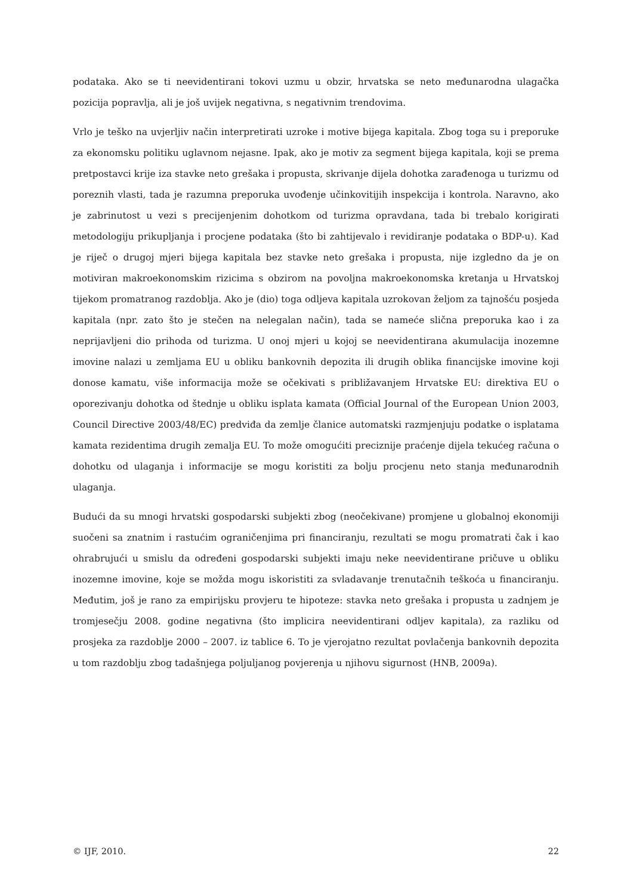podataka. Ako se ti neevidentirani tokovi uzmu u obzir, hrvatska se neto međunarodna ulagačka pozicija popravlja, ali je još uvijek negativna, s negativnim trendovima.
Vrlo je teško na uvjerljiv način interpretirati uzroke i motive bijega kapitala. Zbog toga su i preporuke za ekonomsku politiku uglavnom nejasne. Ipak, ako je motiv za segment bijega kapitala, koji se prema pretpostavci krije iza stavke neto grešaka i propusta, skrivanje dijela dohotka zarađenoga u turizmu od poreznih vlasti, tada je razumna preporuka uvođenje učinkovitijih inspekcija i kontrola. Naravno, ako je zabrinutost u vezi s precijenjenim dohotkom od turizma opravdana, tada bi trebalo korigirati metodologiju prikupljanja i procjene podataka (što bi zahtijevalo i revidiranje podataka o BDP-u). Kad je riječ o drugoj mjeri bijega kapitala bez stavke neto grešaka i propusta, nije izgledno da je on motiviran makroekonomskim rizicima s obzirom na povoljna makroekonomska kretanja u Hrvatskoj tijekom promatranog razdoblja. Ako je (dio) toga odljeva kapitala uzrokovan željom za tajnošću posjeda kapitala (npr. zato što je stečen na nelegalan način), tada se nameće slična preporuka kao i za neprijavljeni dio prihoda od turizma. U onoj mjeri u kojoj se neevidentirana akumulacija inozemne imovine nalazi u zemljama EU u obliku bankovnih depozita ili drugih oblika financijske imovine koji donose kamatu, više informacija može se očekivati s približavanjem Hrvatske EU: direktiva EU o oporezivanju dohotka od štednje u obliku isplata kamata (Official Journal of the European Union 2003, Council Directive 2003/48/EC) predviđa da zemlje članice automatski razmjenjuju podatke o isplatama kamata rezidentima drugih zemalja EU. To može omogućiti preciznije praćenje dijela tekućeg računa o dohotku od ulaganja i informacije se mogu koristiti za bolju procjenu neto stanja međunarodnih ulaganja.
Budući da su mnogi hrvatski gospodarski subjekti zbog (neočekivane) promjene u globalnoj ekonomiji suočeni sa znatnim i rastućim ograničenjima pri financiranju, rezultati se mogu promatrati čak i kao ohrabrujući u smislu da određeni gospodarski subjekti imaju neke neevidentirane pričuve u obliku inozemne imovine, koje se možda mogu iskoristiti za svladavanje trenutačnih teškoća u financiranju. Međutim, još je rano za empirijsku provjeru te hipoteze: stavka neto grešaka i propusta u zadnjem je tromjesečju 2008. godine negativna (što implicira neevidentirani odljev kapitala), za razliku od prosjeka za razdoblje 2000 – 2007. iz tablice 6. To je vjerojatno rezultat povlačenja bankovnih depozita u tom razdoblju zbog tadašnjega poljuljanog povjerenja u njihovu sigurnost (HNB, 2009a).
© IJF, 2010. 22